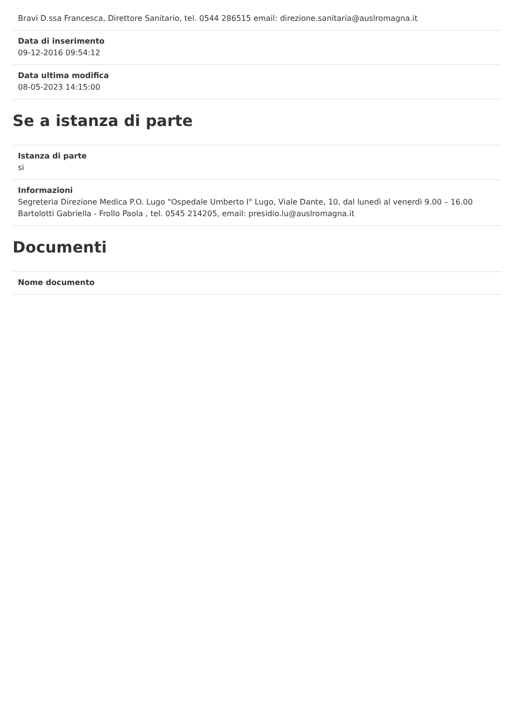Bravi D.ssa Francesca, Direttore Sanitario, tel. 0544 286515 email: direzione.sanitaria@auslromagna.it
Data di inserimento
09-12-2016 09:54:12
Data ultima modifica
08-05-2023 14:15:00
Se a istanza di parte
Istanza di parte
si
Informazioni
Segreteria Direzione Medica P.O. Lugo "Ospedale Umberto I" Lugo, Viale Dante, 10, dal lunedì al venerdì 9.00 – 16.00
Bartolotti Gabriella - Frollo Paola , tel. 0545 214205, email: presidio.lu@auslromagna.it
Documenti
Nome documento